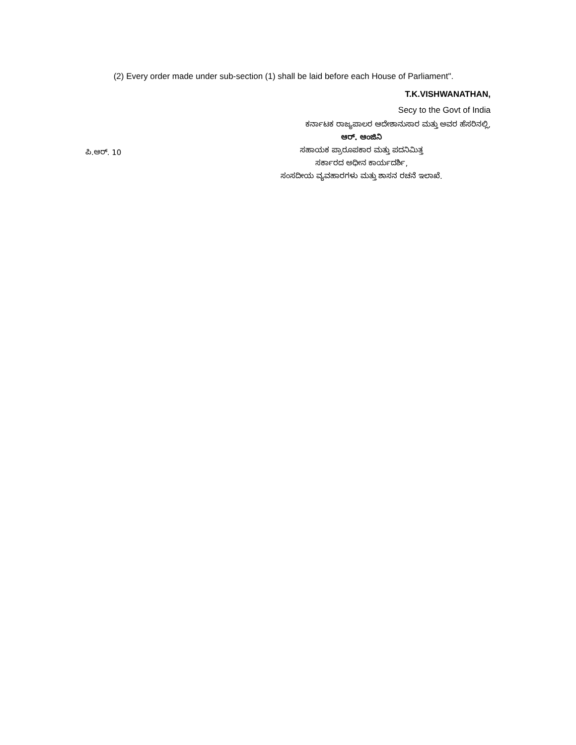(2) Every order made under sub-section (1) shall be laid before each House of Parliament".
T.K.VISHWANATHAN,
Secy to the Govt of India
ಪಿ.ಆರ್. 10
ಕರ್ನಾಟಕ ರಾಜ್ಯಪಾಲರ ಆದೇಶಾನುಸಾರ ಮತ್ತು ಅವರ ಹೆಸರಿನಲ್ಲಿ,
ಆರ್. ಆಂಜಿನಿ
ಸಹಾಯಕ ಪ್ರಾರೂಪಕಾರ ಮತ್ತು ಪದನಿಮಿತ್ತ
ಸರ್ಕಾರದ ಅಧೀನ ಕಾರ್ಯದರ್ಶಿ,
ಸಂಸದೀಯ ವ್ಯವಹಾರಗಳು ಮತ್ತು ಶಾಸನ ರಚನೆ ಇಲಾಖೆ.